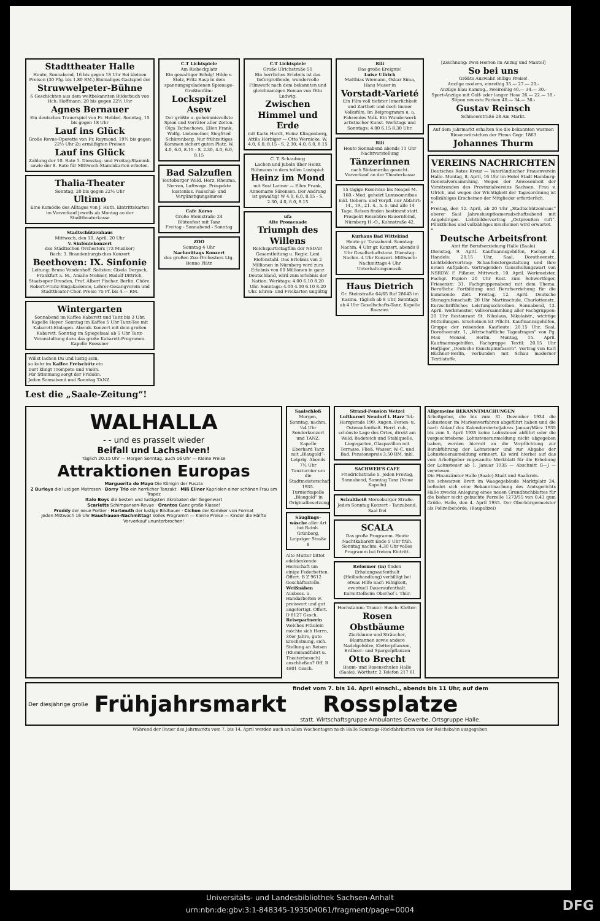Stadttheater Halle
Heute, Sonnabend, 16 bis gegen 18 Uhr Bei kleinen Preisen (30 Pfg. bis 1.80 RM.) Einmaliges Gastspiel der
Struwwelpeter-Bühne
6 Geschichten aus dem weltbekannten Bilderbuch von Hch. Hoffmann. 20 bis gegen 22½ Uhr
Agnes Bernauer
Ein deutsches Trauerspiel von Fr. Hebbel. Sonntag, 15 bis gegen 18 Uhr
Lauf ins Glück
Große Revue-Operette von Fr. Raymond. 19½ bis gegen 22½ Uhr Zu ermäßigten Preisen
Lauf ins Glück
Zahlung der 10. Rate 1. Dienstag- und Freitag-Stammk. sowie der 8. Rate für Mittwoch-Stammkarten erbeten.
Thalia-Theater
Sonntag, 20 bis gegen 22½ Uhr
Ultimo
Eine Komödie des Alltages von J. Huth. Eintrittskarten im Vorverkauf jeweils ab Montag an der Stadttheaterkasse
Stadtschützenhaus
Mittwoch, den 10. April, 20 Uhr
V. Sinfoniekonzert
des Städtischen Orchesters (73 Musiker)
Bach: 3. Brandenburgisches Konzert
Beethoven: IX. Sinfonie
Leitung: Bruno Vondenhoff. Solisten: Gisela Derpsch, Frankfurt a. M., Amalie Meßner, Rudolf Dittrich, Staatsoper Dresden, Prof. Albert Fischer, Berlin. Chöre: Robert-Franz-Singakademie, Lehrer-Gesangverein und Stadttheater-Chor. Preise 75 Pf. bis 4.— RM.
Wintergarten
Sonnabend im Kaffee Kabarett und Tanz bis 3 Uhr. Kapelle Hoyer. Sonntag im Kaffee 5 Uhr Tanz-Tee mit Kabarett-Einlagen. Abends Konzert mit dem großen Kabarett. Sonntag im Spiegelsaal ab 5 Uhr Tanz-Veranstaltung dazu das große Kabarett-Programm. Kapelle Roessner
Willst lachen Du und lustig sein,
so kehr im Kaffee Freischütz ein
Dort klingt Trompete und Violin.
Für Stimmung sorgt der Fridolin.
Jeden Sonnabend und Sonntag TANZ.
Lest die „Saale-Zeitung“!
C.T Lichtspiele
Am Riebeckplatz
Ein gewaltiger Erfolg! Hilde v. Stolz, Fritz Rasp in dem spannungsgeladenen Spionage-Großtonfilm:
Lockspitzel Asew
Der größte u. geheimnisvollste Spion und Verräter aller Zeiten. Olga Tschechowa, Ellen Frank, Wolfg. Liebeneiner, Siegfried Schürenberg. Nur frühzeitiges Kommen sichert guten Platz. W. 4.0, 6.0, 8.15 - S. 2.30, 4.0, 6.0, 8.15
Bad Salzuflen
Teutoburger Wald. Herz, Rheuma, Nerven, Luftwege. Prospekte kostenlos. Pauschal- und Vergünstigungskuren
Cafe Korso
Große Steinstraße 24
Blütenfest mit Tanz
Freitag - Sonnabend - Sonntag
ZOO
Sonntag 4 Uhr
Nachmittags Konzert
des großen Zoo-Orchesters Ltg. Benno Plätz
C.T Lichtspiele
Große Ulrichstraße 51
Ein herrliches Erlebnis ist das tiefergreifende, wundervolle Filmwerk nach dem bekannten und gleichnamigen Roman von Otto Ludwig:
Zwischen Himmel und Erde
mit Karin Hardt, Heinz Klingenberg, Attila Hörbiger — Otto Wernicke. W. 4.0, 6.0, 8.15 - S. 2.30, 4.0, 6.0, 8.15
C. T. Schauburg
Lachen und jubeln über Heinz Rühmann in dem tollen Lustspiel:
Heinz im Mond
mit Susi Lanner — Ellen Frank, Annemarie Sörensen. Der Andrang ist gewaltig! W 4.0, 6.0, 8.15 - S. 2.30, 4.0, 6.0, 8.15
ufa
Alte Promenade
Triumph des Willens
Reichsparteitagfilm der NSDAP. Gesamtleitung u. Regie: Leni Riefenstahl. Das Erlebnis von 2 Millionen in Nürnberg wird zum Erlebnis von 60 Millionen in ganz Deutschland, wird zum Erlebnis der Nation. Werktags: 4.00 6.10 8.20 Uhr. Sonntags: 4.00 4.00 6.10 8.20 Uhr. Ehren- und Freikarten ungültig
Rili
Das große Ereignis!
Luise Ullrich
Matthias Wiemann, Oskar Sima, Hans Moser in
Vorstadt-Varieté
Ein Film voll tiefster Innerlichkeit und Zartheit und doch immer Volksfilm. Im Beiprogramm u. a. Fahrendes Volk. Ein Wunderwerk artistischer Kunst. Werktags und Sonntags: 4.00 6.15 8.30 Uhr.
Rili
Heute Sonnabend abends 11 Uhr Nachtvorstellung
Tänzerinnen
nach Südamerika gesucht. Vorverkauf an der Theaterkasse
15 tägige Romreise bis Neapel M. 160.- Mod. geheizt Luxusomnibus inkl. Uebern. und Verpfl. nur Abfahrt: 14., 19., 21. 4., 5. 5. und alle 14 Tage. Reisen finden bestimmt statt. Prospekt Reisebüro Bauernfeind, Nürnberg H.-O., Kohnstraße 42.
Kurhaus Bad Wittekind
Heute gr. Tanzabend. Sonntag: Nachm. 4 Uhr gr. Konzert, abends 8 Uhr Gesellschaftstanz. Dienstag: Nachm. 4 Uhr Konzert. Mittwoch: Nachmittags 4 Uhr Unterhaltungsmusik.
Haus Dietrich
Gr. Steinstraße 64/65 Ruf 28643 im Kasino. Täglich ab 8 Uhr, Sonntags ab 4 Uhr Gesellschafts-Tanz. Kapelle Roesner.
[Zeichnung: zwei Herren im Anzug und Mantel]
So bei uns
Größte Auswahl! Billige Preise!
Anzüge modern, einreihig 35.— 27.— 20.-
Anzüge blau Kammg., zweireihig 40.— 34.— 30.-
Sport-Anzüge mit Golf- oder langer Hose 26.— 22.— 18.-
Slipon neueste Farben 40.— 34.— 30.-
Gustav Reinsch
Schmeerstraße 28 Am Markt.
Auf dem Jahrmarkt erhalten Sie die bekannten warmen Riesenwürstchen der Firma Gegr. 1863
Johannes Thurm
VEREINS NACHRICHTEN
Deutsches Rotes Kreuz — Vaterländischer Frauenverein Halle. Montag, 8. April, 16 Uhr im Hotel Stadt Hamburg: Generalversammlung. Wegen der Anwesenheit der Vorsitzenden des Provinzialvereins Sachsen, Frau v. Ulrich, und wegen der Wichtigkeit der Tagesordnung ist vollzähliges Erscheinen der Mitglieder erforderlich.
*
Freitag, den 12. April, ab 20 Uhr „Stadtschützenhaus“ oberer Saal Jahreshauptkameradschaftsabend mit Angehörigen. Lichtbildervortrag „Ostpreußen ruft“. Pünktliches und vollzähliges Erscheinen wird erwartet.
*
Deutsche Arbeitsfront
Amt für Berufserziehung Halle (Saale)Dienstag, 9. April. Kaufmannsgehilfen, Fachgr. d. Handels: 20.15 Uhr, Saal, Dorotheenstr., Lichtbildervortrag: Schaufenstergestaltung und ihre neuen Aufgaben. Vortragender: Gauschulungswart von NSRDW. F. Fißmer. Mittwoch, 10. April. Werkmeister, Fachgr. Papier: 20 Uhr Rest. zum Schwertfeger, Friesenstr. 31, Fachgruppenabend mit dem Thema: Berufliche Fortbildung und Berufserziehung für die kommende Zeit. Freitag, 12. April. Deutsche Stenografenschaft: 20 Uhr Martinschule, Charlottenstr., Kurzschriftliches Leistungsschreiben. Sonnabend, 13. April. Werkmeister, Vollversammlung aller Fachgruppen: 20 Uhr Restaurant St. Nikolaus, Nikolaistr., wichtige Mitteilungen. Erscheinen ist Pflicht. Kaufmannsgehilfen, Gruppe der reisenden Kaufleute: 20.15 Uhr, Saal, Dorotheenstr. 1, „Wirtschaftliche Tagesfragen“ von Pg. Max Menzel, Berlin. Montag, 15. April. Kaufmannsgehilfen, Fachgruppe Textil: 20.15 Uhr Hofjäger „Deutsche Kunstspinnfasern“. Vortrag von Karl Büchner-Berlin, verbunden mit Schau moderner Textilstoffe.
WALHALLA
- - und es prasselt wieder
Beifall und Lachsalven!
Täglich 20.15 Uhr — Morgen Sonntag, auch 16 Uhr — Kleine Preise
Attraktionen Europas
Marguerita de Mayo Die Königin der Puszta
2 Burleys die lustigen Matrosen · Borry Trio ein herrlicher Tanzakt · Miß Elinor Kapriolen einer schönen Frau am Trapez
Italo Boys die besten und lustigsten Akrobaten der Gegenwart
Scarletts Schimpansen-Revue · Orantos Ganz große Klasse!
Freddy der neue Portier · Hartmuth der lustige Bildhauer · Cichon der Komiker von Format
Jeden Mittwoch 16 Uhr Hausfrauen-Nachmittag! Volles Programm — Kleine Preise — Kinder die Hälfte
Vorverkauf ununterbrochen!
Saalschloß Morgen, Sonntag, nachm. ¼4 Uhr Sonderkonzert und TANZ. Kapelle Eberhard Tanz mit „Blaugold“-Leipzig. Abends 7½ Uhr Tanzturnier um die Stadtmeisterschaft 1935. Turnierkapelle „Blaugold“ in Originalbesetzung
Säuglings-wäsche aller Art bei Reinh. Grünberg, Leipziger Straße 8
Alte Mutter bittet edeldenkende Herrschaft um einige Federbetten. Offert. B Z 9612 Geschäftsstelle.
Weißnähen Ausbess. u. Handarbeiten w. preiswert und gut angefertigt. Offert. D 8127 Gesch.
Reisepartnerin Welches Fräulein möchte sich Herrn, 30er Jahre, gute Erscheinung, sich. Stellung an Reisen (Rheinlandfahrt u. Theaterbesuch) anschließen? Off. R 4801 Gesch.
Strand-Pension Wetzel Luftkurort Neudorf i. Harz Tel.: Harzgerode 199. Angen. Ferien- u. Osteraufenthalt. Herrl. ruh., schönste Lage des Ortes, direkt am Wald, Badeteich und Stahlquelle. Liegegarten, Glaspavillon mit Terrasse. Fließ. Wasser, W.-C. und Bad. Pensionspreis 3,50 RM. inkl.
SACHWEH'S CAFE Friedrichstraße 5. Jeden Freitag, Sonnabend, Sonntag Tanz (Neue Kapelle)
Schultheiß Merseburger Straße. Jeden Sonntag Konzert - Tanzabend. Saal frei
SCALA
Das große Programm. Heute Nachtkabarett Ende 5 Uhr früh. Sonntag nachm. 4.30 Uhr volles Programm bei freiem Eintritt.
Reformer (in) finden Erholungsaufenthalt (Heilbehandlung) verbilligt bei etwas Hilfe nach Fähigkeit, eventuell Daueraufenthalt. Kurmittelheim Oberhof i. Thür.
Hochstamm- Trauer- Busch- Kletter-
Rosen Obstbäume
Zierbäume und Sträucher, Blautannen sowie andere Nadelgehölze, Kletterpflanzen, Erdbeer- und Spargelpflanzen
Otto Brecht
Baum- und Rosenschulen Halle (Saale), Wörthstr. 2 Telefon 217 61
Allgemeine BEKANNTMACHUNGEN
Arbeitgeber, die bis zum 31. Dezember 1934 die Lohnsteuer im Markenverfahren abgeführt haben und die nach Ablauf des Kalendervierteljahres Januar/März 1935 bis zum 5. April 1935 keine Lohnsteuer abführt oder die vorgeschriebene Lohnsteueranmeldung nicht abgegeben haben, werden hiermit an die Verpflichtung zur Barabführung der Lohnsteuer und zur Abgabe der Lohnsteueranmeldung erinnert. Es wird hierbei auf das vom Arbeitgeber zugesandte Merkblatt für die Erhebung der Lohnsteuer ab 1. Januar 1935 — Abschnitt G—J — verwiesen.
Die Finanzämter Halle (Saale)-Stadt und Saalkreis.
Am schwarzen Brett im Waagegebäude Marktplatz 24, befindet sich eine Bekanntmachung des Amtsgerichts Halle zwecks Anlegung eines neuen Grundbuchblattes für die bisher nicht gebuchte Parzelle 1273/55 von 0,43 qum Größe. Halle, den 4. April 1935. Der Oberbürgermeister als Polizeibehörde. (Baupolizei)
Der diesjährige große
Frühjahrsmarkt
findet vom 7. bis 14. April einschl., abends bis 11 Uhr, auf dem
Rossplatze
statt. Wirtschaftsgruppe Ambulantes Gewerbe, Ortsgruppe Halle.
Während der Dauer des Jahrmarkts vom 7. bis 14. April werden auch an allen Wochentagen nach Halle Sonntags-Rückfahrkarten von der Reichsbahn ausgegeben
Universitäts- und Landesbibliothek Sachsen-Anhalt
urn:nbn:de:gbv:3:1-848345-193504061/fragment/page=0004
DFG